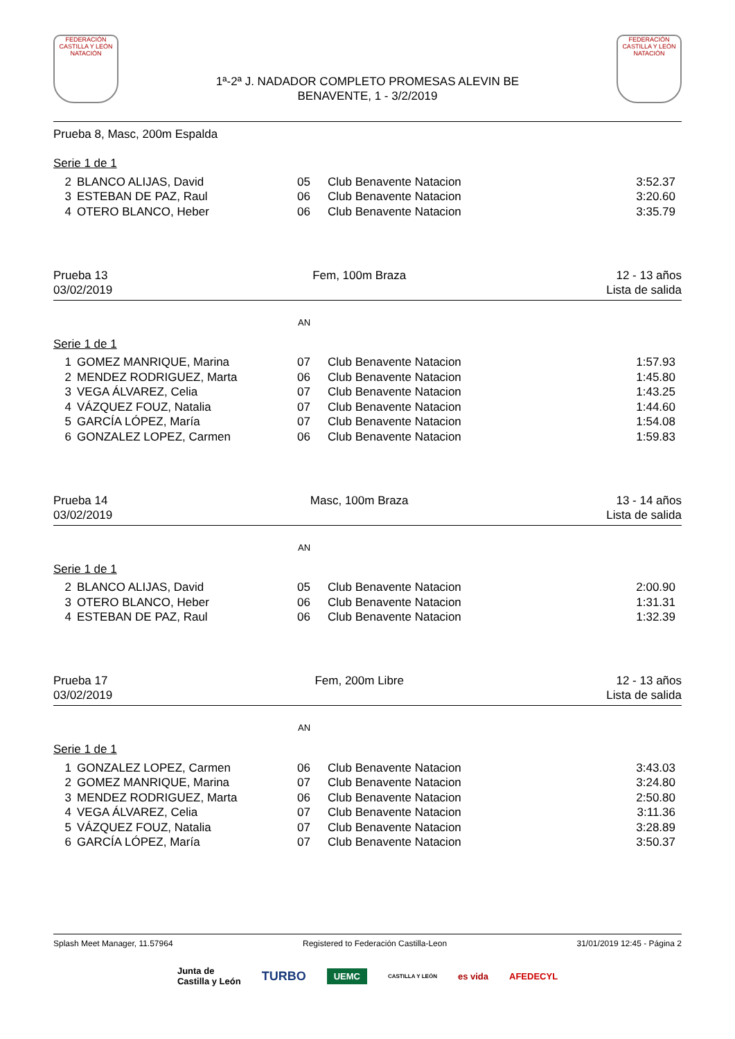FEDERACIÓN CASTILLA Y LEÓN NATACIÓN
1ª-2ª J. NADADOR COMPLETO PROMESAS ALEVIN BE
BENAVENTE, 1 - 3/2/2019
FEDERACIÓN CASTILLA Y LEÓN NATACIÓN
Prueba 8, Masc, 200m Espalda
Serie 1 de 1
| 2 | BLANCO ALIJAS, David | 05 | Club Benavente Natacion | 3:52.37 |
| 3 | ESTEBAN DE PAZ, Raul | 06 | Club Benavente Natacion | 3:20.60 |
| 4 | OTERO BLANCO, Heber | 06 | Club Benavente Natacion | 3:35.79 |
Prueba 13
03/02/2019
Fem, 100m Braza 12 - 13 años
Lista de salida
AN
Serie 1 de 1
| 1 | GOMEZ MANRIQUE, Marina | 07 | Club Benavente Natacion | 1:57.93 |
| 2 | MENDEZ RODRIGUEZ, Marta | 06 | Club Benavente Natacion | 1:45.80 |
| 3 | VEGA ÁLVAREZ, Celia | 07 | Club Benavente Natacion | 1:43.25 |
| 4 | VÁZQUEZ FOUZ, Natalia | 07 | Club Benavente Natacion | 1:44.60 |
| 5 | GARCÍA LÓPEZ, María | 07 | Club Benavente Natacion | 1:54.08 |
| 6 | GONZALEZ LOPEZ, Carmen | 06 | Club Benavente Natacion | 1:59.83 |
Prueba 14
03/02/2019
Masc, 100m Braza 13 - 14 años
Lista de salida
AN
Serie 1 de 1
| 2 | BLANCO ALIJAS, David | 05 | Club Benavente Natacion | 2:00.90 |
| 3 | OTERO BLANCO, Heber | 06 | Club Benavente Natacion | 1:31.31 |
| 4 | ESTEBAN DE PAZ, Raul | 06 | Club Benavente Natacion | 1:32.39 |
Prueba 17
03/02/2019
Fem, 200m Libre 12 - 13 años
Lista de salida
AN
Serie 1 de 1
| 1 | GONZALEZ LOPEZ, Carmen | 06 | Club Benavente Natacion | 3:43.03 |
| 2 | GOMEZ MANRIQUE, Marina | 07 | Club Benavente Natacion | 3:24.80 |
| 3 | MENDEZ RODRIGUEZ, Marta | 06 | Club Benavente Natacion | 2:50.80 |
| 4 | VEGA ÁLVAREZ, Celia | 07 | Club Benavente Natacion | 3:11.36 |
| 5 | VÁZQUEZ FOUZ, Natalia | 07 | Club Benavente Natacion | 3:28.89 |
| 6 | GARCÍA LÓPEZ, María | 07 | Club Benavente Natacion | 3:50.37 |
Splash Meet Manager, 11.57964 Registered to Federación Castilla-Leon 31/01/2019 12:45 - Página 2
Junta de
Castilla y León TURBO UEMC CASTILLA Y LEÓN es vida AFEDECYL